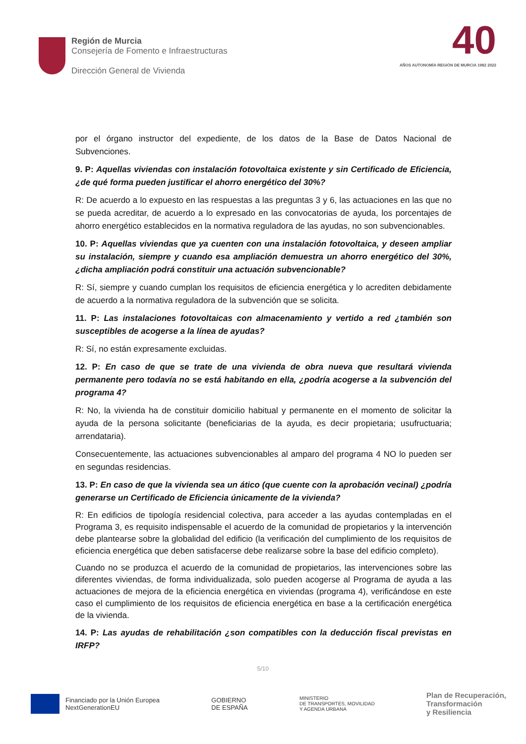Región de Murcia
Consejería de Fomento e Infraestructuras
Dirección General de Vivienda
40
AÑOS AUTONOMÍA REGIÓN DE MURCIA 1982 2022
por el órgano instructor del expediente, de los datos de la Base de Datos Nacional de Subvenciones.
9. P: Aquellas viviendas con instalación fotovoltaica existente y sin Certificado de Eficiencia, ¿de qué forma pueden justificar el ahorro energético del 30%?
R: De acuerdo a lo expuesto en las respuestas a las preguntas 3 y 6, las actuaciones en las que no se pueda acreditar, de acuerdo a lo expresado en las convocatorias de ayuda, los porcentajes de ahorro energético establecidos en la normativa reguladora de las ayudas, no son subvencionables.
10. P: Aquellas viviendas que ya cuenten con una instalación fotovoltaica, y deseen ampliar su instalación, siempre y cuando esa ampliación demuestra un ahorro energético del 30%, ¿dicha ampliación podrá constituir una actuación subvencionable?
R: Sí, siempre y cuando cumplan los requisitos de eficiencia energética y lo acrediten debidamente de acuerdo a la normativa reguladora de la subvención que se solicita.
11. P: Las instalaciones fotovoltaicas con almacenamiento y vertido a red ¿también son susceptibles de acogerse a la línea de ayudas?
R: Sí, no están expresamente excluidas.
12. P: En caso de que se trate de una vivienda de obra nueva que resultará vivienda permanente pero todavía no se está habitando en ella, ¿podría acogerse a la subvención del programa 4?
R: No, la vivienda ha de constituir domicilio habitual y permanente en el momento de solicitar la ayuda de la persona solicitante (beneficiarias de la ayuda, es decir propietaria; usufructuaria; arrendataria).
Consecuentemente, las actuaciones subvencionables al amparo del programa 4 NO lo pueden ser en segundas residencias.
13. P: En caso de que la vivienda sea un ático (que cuente con la aprobación vecinal) ¿podría generarse un Certificado de Eficiencia únicamente de la vivienda?
R: En edificios de tipología residencial colectiva, para acceder a las ayudas contempladas en el Programa 3, es requisito indispensable el acuerdo de la comunidad de propietarios y la intervención debe plantearse sobre la globalidad del edificio (la verificación del cumplimiento de los requisitos de eficiencia energética que deben satisfacerse debe realizarse sobre la base del edificio completo).
Cuando no se produzca el acuerdo de la comunidad de propietarios, las intervenciones sobre las diferentes viviendas, de forma individualizada, solo pueden acogerse al Programa de ayuda a las actuaciones de mejora de la eficiencia energética en viviendas (programa 4), verificándose en este caso el cumplimiento de los requisitos de eficiencia energética en base a la certificación energética de la vivienda.
14. P: Las ayudas de rehabilitación ¿son compatibles con la deducción fiscal previstas en IRFP?
5/10
Financiado por la Unión Europea
NextGenerationEU
GOBIERNO
DE ESPAÑA
MINISTERIO
DE TRANSPORTES, MOVILIDAD
Y AGENDA URBANA
Plan de Recuperación,
Transformación
y Resiliencia